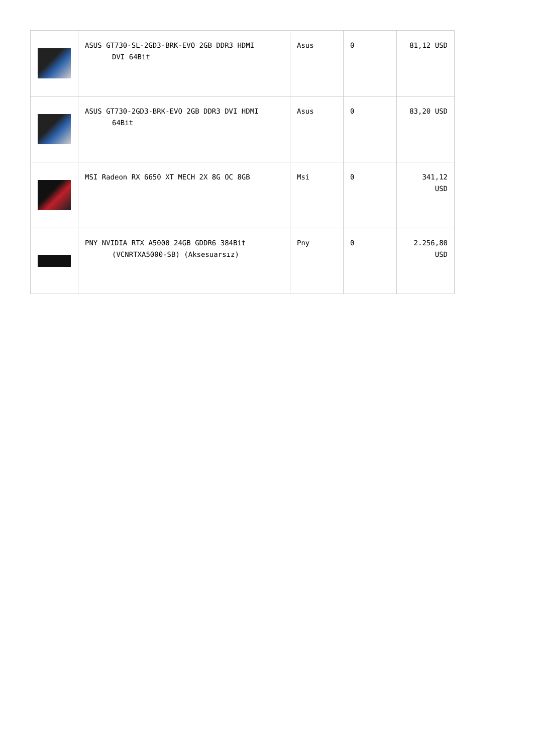| | ASUS GT730-SL-2GD3-BRK-EVO 2GB DDR3 HDMI DVI 64Bit | Asus | 0 | 81,12 USD |
| | ASUS GT730-2GD3-BRK-EVO 2GB DDR3 DVI HDMI 64Bit | Asus | 0 | 83,20 USD |
| | MSI Radeon RX 6650 XT MECH 2X 8G OC 8GB | Msi | 0 | 341,12 USD |
| | PNY NVIDIA RTX A5000 24GB GDDR6 384Bit (VCNRTXA5000-SB) (Aksesuarsız) | Pny | 0 | 2.256,80 USD |